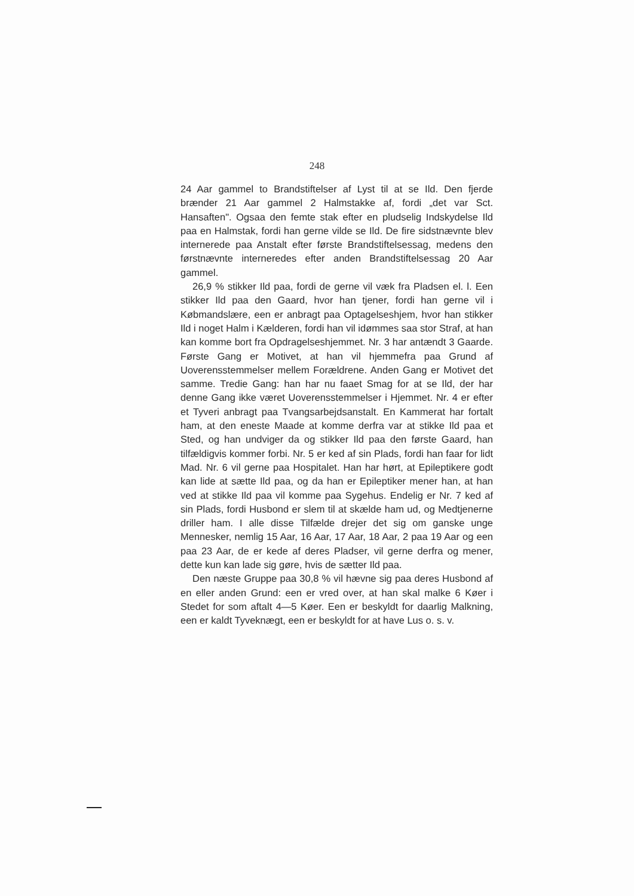248
24 Aar gammel to Brandstiftelser af Lyst til at se Ild. Den fjerde brænder 21 Aar gammel 2 Halmstakke af, fordi „det var Sct. Hansaften". Ogsaa den femte stak efter en pludselig Indskydelse Ild paa en Halmstak, fordi han gerne vilde se Ild. De fire sidstnævnte blev internerede paa Anstalt efter første Brandstiftelsessag, medens den førstnævnte interneredes efter anden Brandstiftelsessag 20 Aar gammel.
26,9 % stikker Ild paa, fordi de gerne vil væk fra Pladsen el. l. Een stikker Ild paa den Gaard, hvor han tjener, fordi han gerne vil i Købmandslære, een er anbragt paa Optagelseshjem, hvor han stikker Ild i noget Halm i Kælderen, fordi han vil idømmes saa stor Straf, at han kan komme bort fra Opdragelseshjemmet. Nr. 3 har antændt 3 Gaarde. Første Gang er Motivet, at han vil hjemmefra paa Grund af Uoverensstemmelser mellem Forældrene. Anden Gang er Motivet det samme. Tredie Gang: han har nu faaet Smag for at se Ild, der har denne Gang ikke været Uoverensstemmelser i Hjemmet. Nr. 4 er efter et Tyveri anbragt paa Tvangsarbejdsanstalt. En Kammerat har fortalt ham, at den eneste Maade at komme derfra var at stikke Ild paa et Sted, og han undviger da og stikker Ild paa den første Gaard, han tilfældigvis kommer forbi. Nr. 5 er ked af sin Plads, fordi han faar for lidt Mad. Nr. 6 vil gerne paa Hospitalet. Han har hørt, at Epileptikere godt kan lide at sætte Ild paa, og da han er Epileptiker mener han, at han ved at stikke Ild paa vil komme paa Sygehus. Endelig er Nr. 7 ked af sin Plads, fordi Husbond er slem til at skælde ham ud, og Medtjenerne driller ham. I alle disse Tilfælde drejer det sig om ganske unge Mennesker, nemlig 15 Aar, 16 Aar, 17 Aar, 18 Aar, 2 paa 19 Aar og een paa 23 Aar, de er kede af deres Pladser, vil gerne derfra og mener, dette kun kan lade sig gøre, hvis de sætter Ild paa.
Den næste Gruppe paa 30,8 % vil hævne sig paa deres Husbond af en eller anden Grund: een er vred over, at han skal malke 6 Køer i Stedet for som aftalt 4—5 Køer. Een er beskyldt for daarlig Malkning, een er kaldt Tyveknægt, een er beskyldt for at have Lus o. s. v.